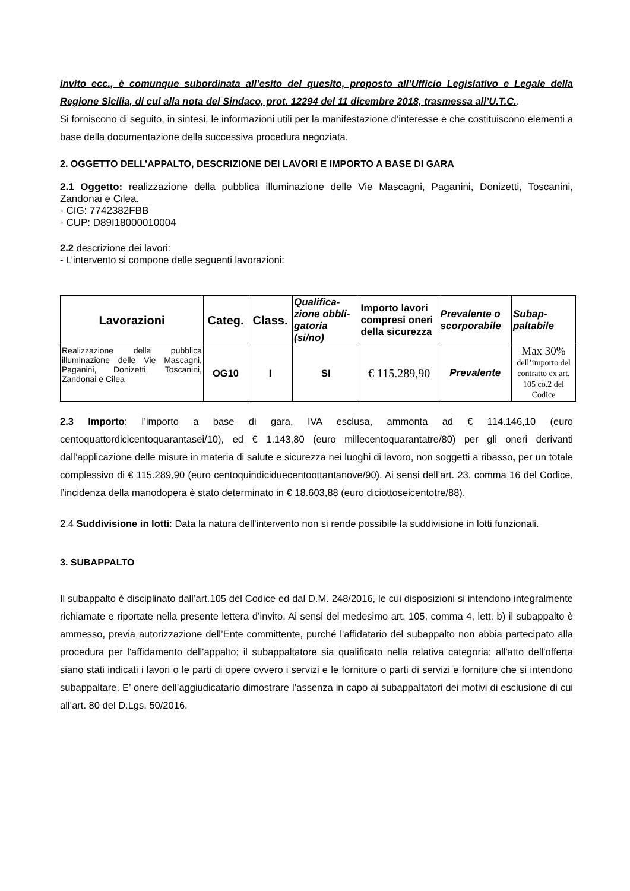invito ecc., è comunque subordinata all’esito del quesito, proposto all’Ufficio Legislativo e Legale della Regione Sicilia, di cui alla nota del Sindaco, prot. 12294 del 11 dicembre 2018, trasmessa all’U.T.C..
Si forniscono di seguito, in sintesi, le informazioni utili per la manifestazione d’interesse e che costituiscono elementi a base della documentazione della successiva procedura negoziata.
2. OGGETTO DELL’APPALTO, DESCRIZIONE DEI LAVORI E IMPORTO A BASE DI GARA
2.1 Oggetto: realizzazione della pubblica illuminazione delle Vie Mascagni, Paganini, Donizetti, Toscanini, Zandonai e Cilea.
- CIG: 7742382FBB
- CUP: D89I18000010004
2.2 descrizione dei lavori:
- L’intervento si compone delle seguenti lavorazioni:
| Lavorazioni | Categ. | Class. | Qualifica-zione obbli-gatoria (si/no) | Importo lavori compresi oneri della sicurezza | Prevalente o scorporabile | Subap-paltabile |
| --- | --- | --- | --- | --- | --- | --- |
| Realizzazione della pubblica illuminazione delle Vie Mascagni, Paganini, Donizetti, Toscanini, Zandonai e Cilea | OG10 | I | SI | € 115.289,90 | Prevalente | Max 30% dell’importo del contratto ex art. 105 co.2 del Codice |
2.3 Importo: l’importo a base di gara, IVA esclusa, ammonta ad € 114.146,10 (euro centoquattordicicentoquarantasei/10), ed € 1.143,80 (euro millecentoquarantatre/80) per gli oneri derivanti dall’applicazione delle misure in materia di salute e sicurezza nei luoghi di lavoro, non soggetti a ribasso, per un totale complessivo di € 115.289,90 (euro centoquindiciduecentoottantanove/90). Ai sensi dell’art. 23, comma 16 del Codice, l’incidenza della manodopera è stato determinato in € 18.603,88 (euro diciottoseicentotre/88).
2.4 Suddivisione in lotti: Data la natura dell'intervento non si rende possibile la suddivisione in lotti funzionali.
3. SUBAPPALTO
Il subappalto è disciplinato dall’art.105 del Codice ed dal D.M. 248/2016, le cui disposizioni si intendono integralmente richiamate e riportate nella presente lettera d’invito. Ai sensi del medesimo art. 105, comma 4, lett. b) il subappalto è ammesso, previa autorizzazione dell’Ente committente, purché l'affidatario del subappalto non abbia partecipato alla procedura per l'affidamento dell'appalto; il subappaltatore sia qualificato nella relativa categoria; all'atto dell'offerta siano stati indicati i lavori o le parti di opere ovvero i servizi e le forniture o parti di servizi e forniture che si intendono subappaltare. E’ onere dell’aggiudicatario dimostrare l’assenza in capo ai subappaltatori dei motivi di esclusione di cui all’art. 80 del D.Lgs. 50/2016.